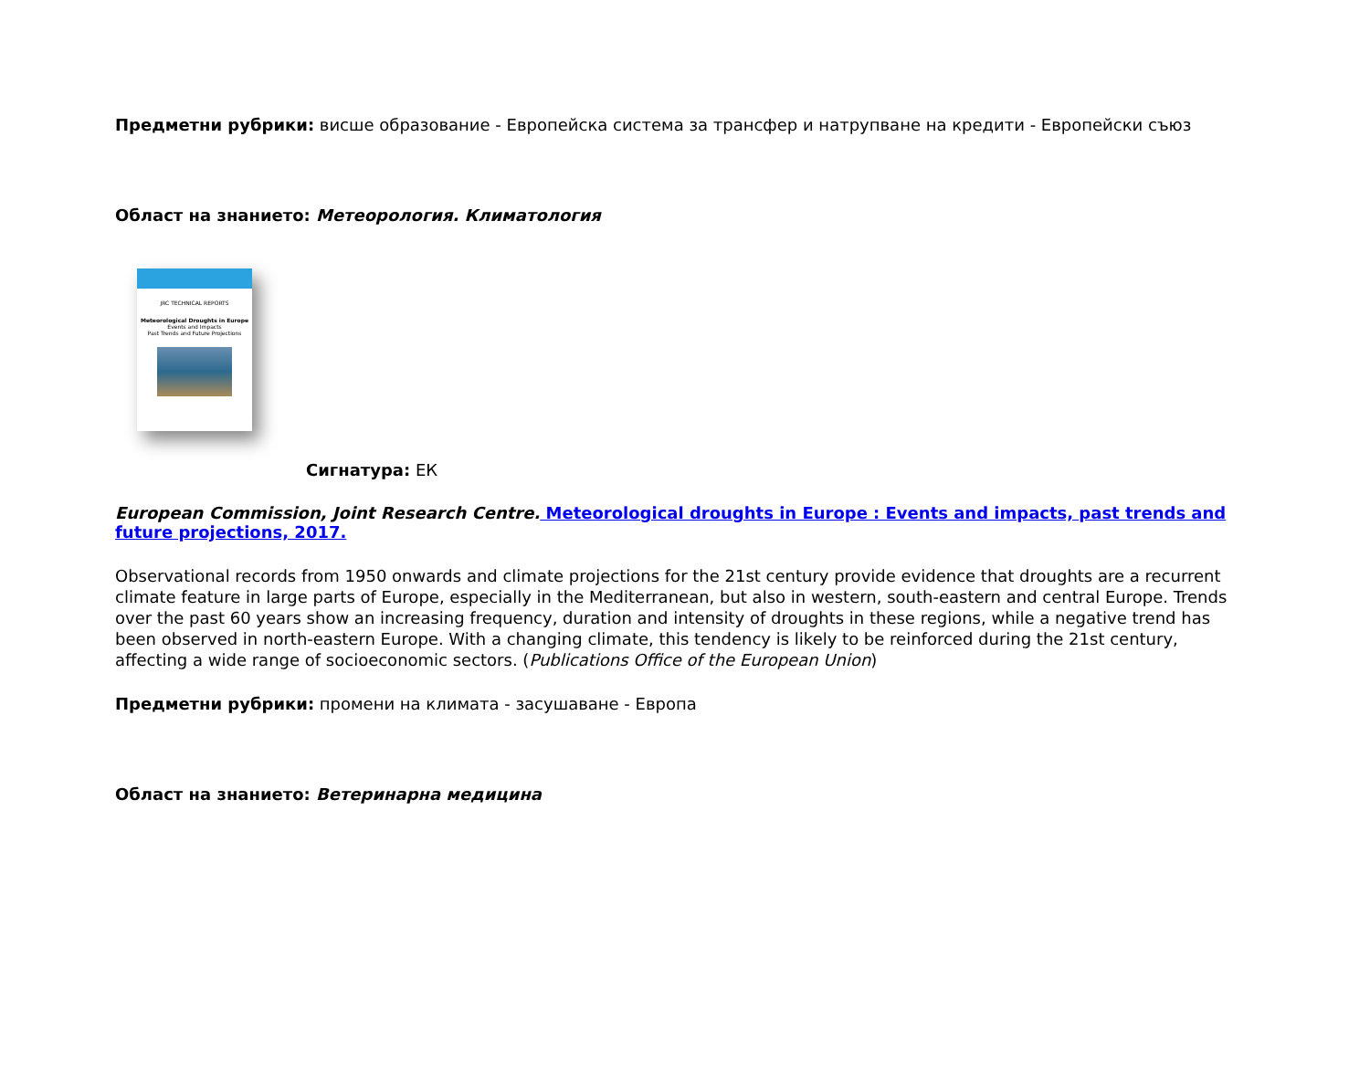Предметни рубрики: висше образование - Европейска система за трансфер и натрупване на кредити - Европейски съюз
Област на знанието: Метеорология. Климатология
JRC TECHNICAL REPORTS
Meteorological Droughts in Europe
Events and Impacts
Past Trends and Future Projections
Сигнатура: ЕК
European Commission, Joint Research Centre. Meteorological droughts in Europe : Events and impacts, past trends and future projections, 2017.
Observational records from 1950 onwards and climate projections for the 21st century provide evidence that droughts are a recurrent climate feature in large parts of Europe, especially in the Mediterranean, but also in western, south-eastern and central Europe. Trends over the past 60 years show an increasing frequency, duration and intensity of droughts in these regions, while a negative trend has been observed in north-eastern Europe. With a changing climate, this tendency is likely to be reinforced during the 21st century, affecting a wide range of socioeconomic sectors. (Publications Office of the European Union)
Предметни рубрики: промени на климата - засушаване - Европа
Област на знанието: Ветеринарна медицина